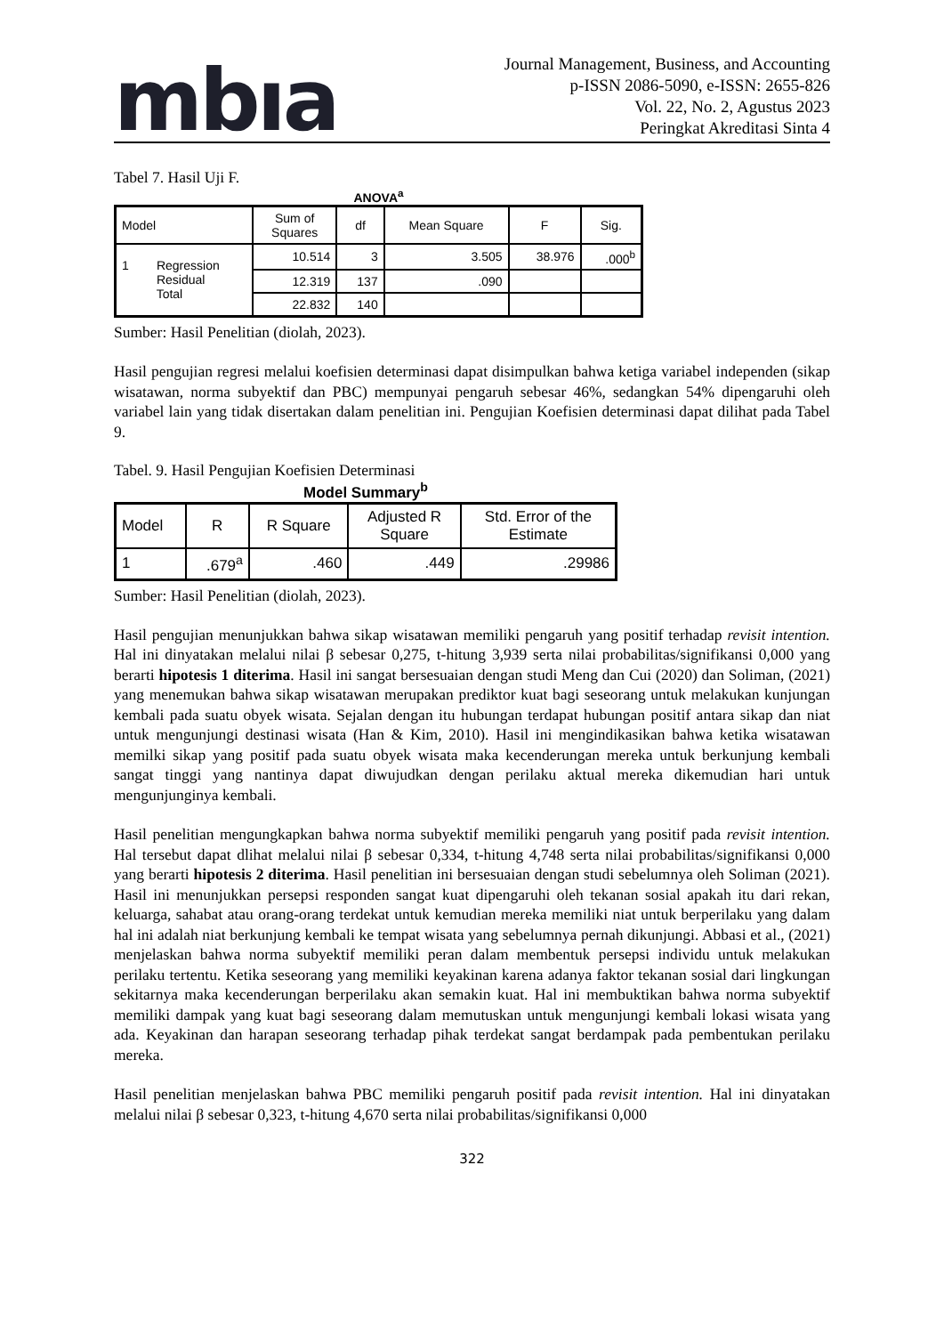mbıa
Journal Management, Business, and Accounting
p-ISSN 2086-5090, e-ISSN: 2655-826
Vol. 22, No. 2, Agustus 2023
Peringkat Akreditasi Sinta 4
Tabel 7. Hasil Uji F.
ANOVA<sup>a</sup>
| Model | Sum of Squares | df | Mean Square | F | Sig. |
| --- | --- | --- | --- | --- | --- |
| 1 Regression Residual Total | 10.514 | 3 | 3.505 | 38.976 | .000<sup>b</sup> |
| | 12.319 | 137 | .090 | | |
| | 22.832 | 140 | | | |
Sumber: Hasil Penelitian (diolah, 2023).
Hasil pengujian regresi melalui koefisien determinasi dapat disimpulkan bahwa ketiga variabel independen (sikap wisatawan, norma subyektif dan PBC) mempunyai pengaruh sebesar 46%, sedangkan 54% dipengaruhi oleh variabel lain yang tidak disertakan dalam penelitian ini. Pengujian Koefisien determinasi dapat dilihat pada Tabel 9.
Tabel. 9. Hasil Pengujian Koefisien Determinasi
Model Summary<sup>b</sup>
| Model | R | R Square | Adjusted R Square | Std. Error of the Estimate |
| --- | --- | --- | --- | --- |
| 1 | .679<sup>a</sup> | .460 | .449 | .29986 |
Sumber: Hasil Penelitian (diolah, 2023).
Hasil pengujian menunjukkan bahwa sikap wisatawan memiliki pengaruh yang positif terhadap revisit intention. Hal ini dinyatakan melalui nilai β sebesar 0,275, t-hitung 3,939 serta nilai probabilitas/signifikansi 0,000 yang berarti hipotesis 1 diterima. Hasil ini sangat bersesuaian dengan studi Meng dan Cui (2020) dan Soliman, (2021) yang menemukan bahwa sikap wisatawan merupakan prediktor kuat bagi seseorang untuk melakukan kunjungan kembali pada suatu obyek wisata. Sejalan dengan itu hubungan terdapat hubungan positif antara sikap dan niat untuk mengunjungi destinasi wisata (Han & Kim, 2010). Hasil ini mengindikasikan bahwa ketika wisatawan memilki sikap yang positif pada suatu obyek wisata maka kecenderungan mereka untuk berkunjung kembali sangat tinggi yang nantinya dapat diwujudkan dengan perilaku aktual mereka dikemudian hari untuk mengunjunginya kembali.
Hasil penelitian mengungkapkan bahwa norma subyektif memiliki pengaruh yang positif pada revisit intention. Hal tersebut dapat dlihat melalui nilai β sebesar 0,334, t-hitung 4,748 serta nilai probabilitas/signifikansi 0,000 yang berarti hipotesis 2 diterima. Hasil penelitian ini bersesuaian dengan studi sebelumnya oleh Soliman (2021). Hasil ini menunjukkan persepsi responden sangat kuat dipengaruhi oleh tekanan sosial apakah itu dari rekan, keluarga, sahabat atau orang-orang terdekat untuk kemudian mereka memiliki niat untuk berperilaku yang dalam hal ini adalah niat berkunjung kembali ke tempat wisata yang sebelumnya pernah dikunjungi. Abbasi et al., (2021) menjelaskan bahwa norma subyektif memiliki peran dalam membentuk persepsi individu untuk melakukan perilaku tertentu. Ketika seseorang yang memiliki keyakinan karena adanya faktor tekanan sosial dari lingkungan sekitarnya maka kecenderungan berperilaku akan semakin kuat. Hal ini membuktikan bahwa norma subyektif memiliki dampak yang kuat bagi seseorang dalam memutuskan untuk mengunjungi kembali lokasi wisata yang ada. Keyakinan dan harapan seseorang terhadap pihak terdekat sangat berdampak pada pembentukan perilaku mereka.
Hasil penelitian menjelaskan bahwa PBC memiliki pengaruh positif pada revisit intention. Hal ini dinyatakan melalui nilai β sebesar 0,323, t-hitung 4,670 serta nilai probabilitas/signifikansi 0,000
322